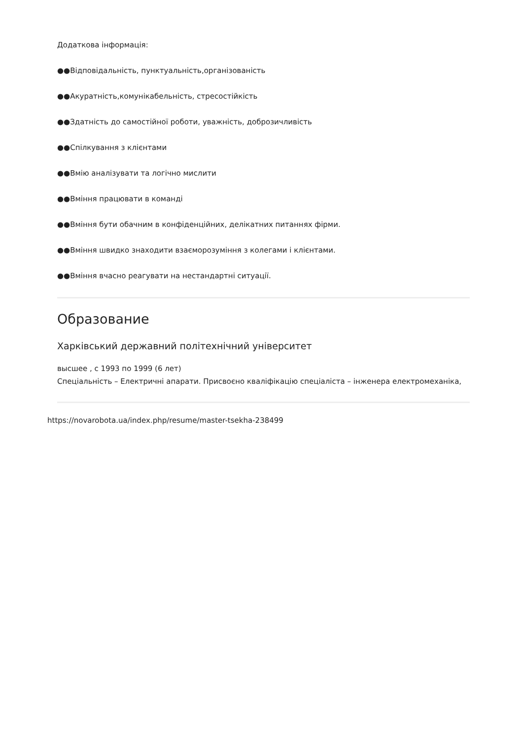Додаткова інформація:
●●Відповідальність, пунктуальність,організованість
●●Акуратність,комунікабельність, стресостійкість
●●Здатність до самостійної роботи, уважність, доброзичливість
●●Спілкування з клієнтами
●●Вмію аналізувати та логічно мислити
●●Вміння працювати в команді
●●Вміння бути обачним в конфіденційних, делікатних питаннях фірми.
●●Вміння швидко знаходити взаєморозуміння з колегами і клієнтами.
●●Вміння вчасно реагувати на нестандартні ситуації.
Образование
Харківський державний політехнічний університет
высшее , с 1993 по 1999 (6 лет)
Спеціальність – Електричні апарати. Присвоєно кваліфікацію спеціаліста – інженера електромеханіка,
https://novarobota.ua/index.php/resume/master-tsekha-238499